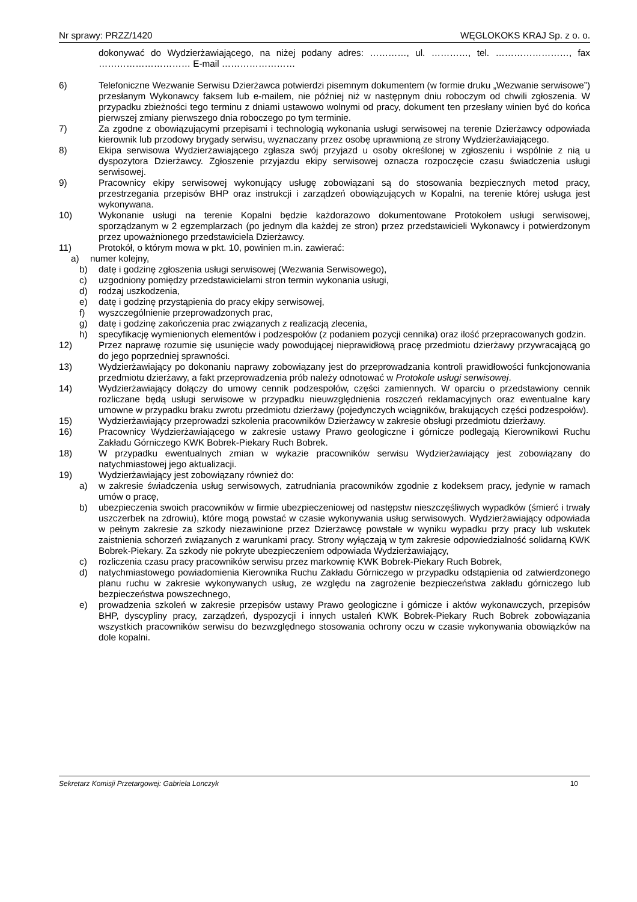Nr sprawy: PRZZ/1420 WĘGLOKOKS KRAJ Sp. z o. o.
dokonywać do Wydzierżawiającego, na niżej podany adres: …………, ul. …………, tel. ……………………, fax ………………………… E-mail ……………………
6) Telefoniczne Wezwanie Serwisu Dzierżawca potwierdzi pisemnym dokumentem (w formie druku „Wezwanie serwisowe”) przesłanym Wykonawcy faksem lub e-mailem, nie później niż w następnym dniu roboczym od chwili zgłoszenia. W przypadku zbieżności tego terminu z dniami ustawowo wolnymi od pracy, dokument ten przesłany winien być do końca pierwszej zmiany pierwszego dnia roboczego po tym terminie.
7) Za zgodne z obowiązującymi przepisami i technologią wykonania usługi serwisowej na terenie Dzierżawcy odpowiada kierownik lub przodowy brygady serwisu, wyznaczany przez osobę uprawnioną ze strony Wydzierżawiającego.
8) Ekipa serwisowa Wydzierżawiającego zgłasza swój przyjazd u osoby określonej w zgłoszeniu i wspólnie z nią u dyspozytora Dzierżawcy. Zgłoszenie przyjazdu ekipy serwisowej oznacza rozpoczęcie czasu świadczenia usługi serwisowej.
9) Pracownicy ekipy serwisowej wykonujący usługę zobowiązani są do stosowania bezpiecznych metod pracy, przestrzegania przepisów BHP oraz instrukcji i zarządzeń obowiązujących w Kopalni, na terenie której usługa jest wykonywana.
10) Wykonanie usługi na terenie Kopalni będzie każdorazowo dokumentowane Protokołem usługi serwisowej, sporządzanym w 2 egzemplarzach (po jednym dla każdej ze stron) przez przedstawicieli Wykonawcy i potwierdzonym przez upoważnionego przedstawiciela Dzierżawcy.
11) Protokół, o którym mowa w pkt. 10, powinien m.in. zawierać:
a) numer kolejny,
b) datę i godzinę zgłoszenia usługi serwisowej (Wezwania Serwisowego),
c) uzgodniony pomiędzy przedstawicielami stron termin wykonania usługi,
d) rodzaj uszkodzenia,
e) datę i godzinę przystąpienia do pracy ekipy serwisowej,
f) wyszczególnienie przeprowadzonych prac,
g) datę i godzinę zakończenia prac związanych z realizacją zlecenia,
h) specyfikację wymienionych elementów i podzespołów (z podaniem pozycji cennika) oraz ilość przepracowanych godzin.
12) Przez naprawę rozumie się usunięcie wady powodującej nieprawidłową pracę przedmiotu dzierżawy przywracającą go do jego poprzedniej sprawności.
13) Wydzierżawiający po dokonaniu naprawy zobowiązany jest do przeprowadzania kontroli prawidłowości funkcjonowania przedmiotu dzierżawy, a fakt przeprowadzenia prób należy odnotować w Protokole usługi serwisowej.
14) Wydzierżawiający dołączy do umowy cennik podzespołów, części zamiennych. W oparciu o przedstawiony cennik rozliczane będą usługi serwisowe w przypadku nieuwzględnienia roszczeń reklamacyjnych oraz ewentualne kary umowne w przypadku braku zwrotu przedmiotu dzierżawy (pojedynczych wciągników, brakujących części podzespołów).
15) Wydzierżawiający przeprowadzi szkolenia pracowników Dzierżawcy w zakresie obsługi przedmiotu dzierżawy.
16) Pracownicy Wydzierżawiającego w zakresie ustawy Prawo geologiczne i górnicze podlegają Kierownikowi Ruchu Zakładu Górniczego KWK Bobrek-Piekary Ruch Bobrek.
18) W przypadku ewentualnych zmian w wykazie pracowników serwisu Wydzierżawiający jest zobowiązany do natychmiastowej jego aktualizacji.
19) Wydzierżawiający jest zobowiązany również do:
a) w zakresie świadczenia usług serwisowych, zatrudniania pracowników zgodnie z kodeksem pracy, jedynie w ramach umów o pracę,
b) ubezpieczenia swoich pracowników w firmie ubezpieczeniowej od następstw nieszczęśliwych wypadków (śmierć i trwały uszczerbek na zdrowiu), które mogą powstać w czasie wykonywania usług serwisowych. Wydzierżawiający odpowiada w pełnym zakresie za szkody niezawinione przez Dzierżawcę powstałe w wyniku wypadku przy pracy lub wskutek zaistnienia schorzeń związanych z warunkami pracy. Strony wyłączają w tym zakresie odpowiedzialność solidarną KWK Bobrek-Piekary. Za szkody nie pokryte ubezpieczeniem odpowiada Wydzierżawiający,
c) rozliczenia czasu pracy pracowników serwisu przez markownię KWK Bobrek-Piekary Ruch Bobrek,
d) natychmiastowego powiadomienia Kierownika Ruchu Zakładu Górniczego w przypadku odstąpienia od zatwierdzonego planu ruchu w zakresie wykonywanych usług, ze względu na zagrożenie bezpieczeństwa zakładu górniczego lub bezpieczeństwa powszechnego,
e) prowadzenia szkoleń w zakresie przepisów ustawy Prawo geologiczne i górnicze i aktów wykonawczych, przepisów BHP, dyscypliny pracy, zarządzeń, dyspozycji i innych ustaleń KWK Bobrek-Piekary Ruch Bobrek zobowiązania wszystkich pracowników serwisu do bezwzględnego stosowania ochrony oczu w czasie wykonywania obowiązków na dole kopalni.
Sekretarz Komisji Przetargowej: Gabriela Lonczyk 10